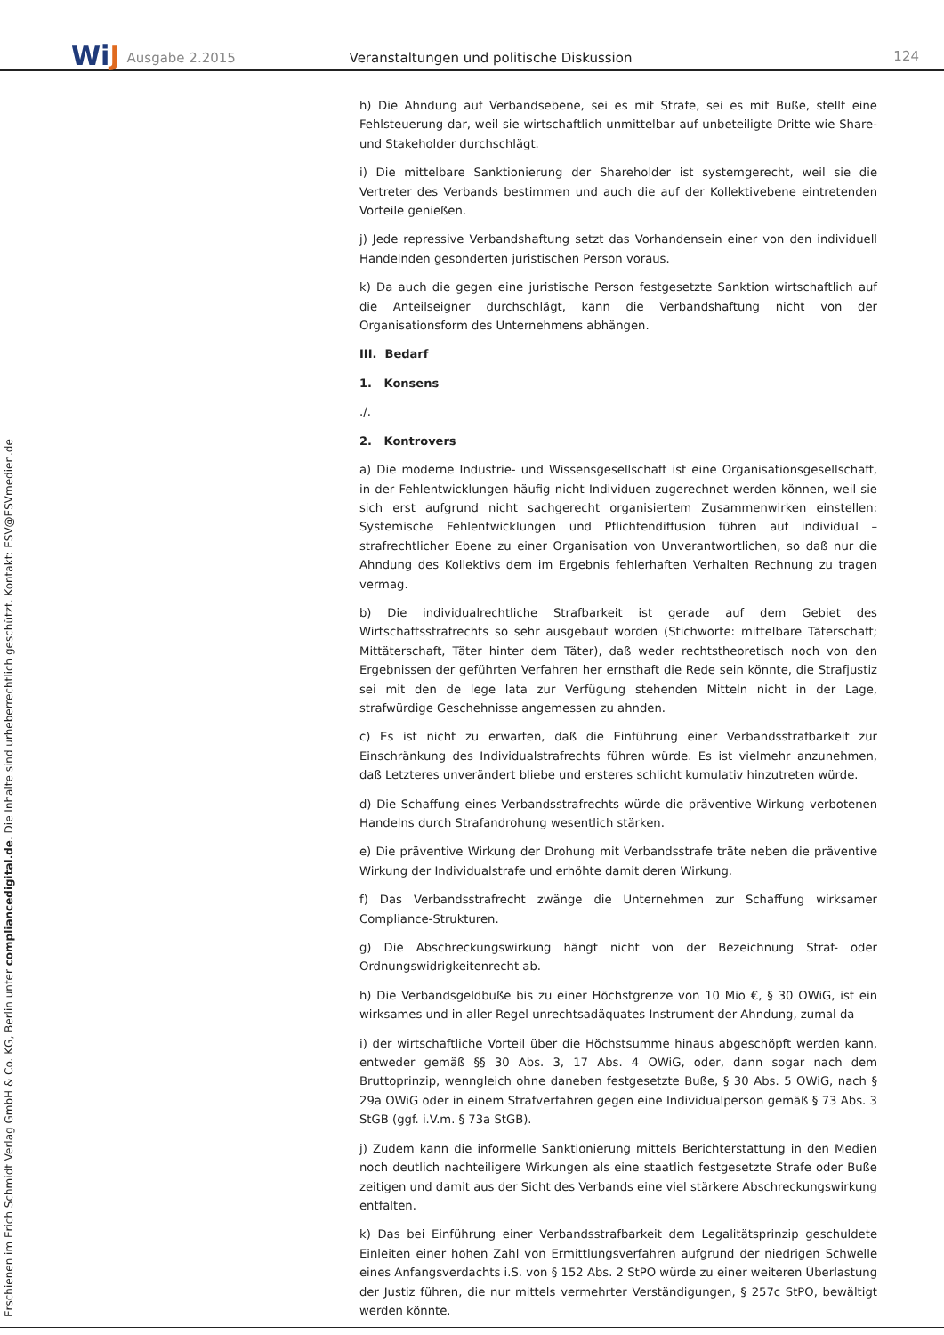WiJ
Ausgabe 2.2015
Veranstaltungen und politische Diskussion
124
h) Die Ahndung auf Verbandsebene, sei es mit Strafe, sei es mit Buße, stellt eine Fehlsteuerung dar, weil sie wirtschaftlich unmittelbar auf unbeteiligte Dritte wie Share- und Stakeholder durchschlägt.
i) Die mittelbare Sanktionierung der Shareholder ist systemgerecht, weil sie die Vertreter des Verbands bestimmen und auch die auf der Kollektivebene eintretenden Vorteile genießen.
j) Jede repressive Verbandshaftung setzt das Vorhandensein einer von den individuell Handelnden gesonderten juristischen Person voraus.
k) Da auch die gegen eine juristische Person festgesetzte Sanktion wirtschaftlich auf die Anteilseigner durchschlägt, kann die Verbandshaftung nicht von der Organisationsform des Unternehmens abhängen.
III. Bedarf
1. Konsens
./.
2. Kontrovers
a) Die moderne Industrie- und Wissensgesellschaft ist eine Organisationsgesellschaft, in der Fehlentwicklungen häufig nicht Individuen zugerechnet werden können, weil sie sich erst aufgrund nicht sachgerecht organisiertem Zusammenwirken einstellen: Systemische Fehlentwicklungen und Pflichtendiffusion führen auf individual – strafrechtlicher Ebene zu einer Organisation von Unverantwortlichen, so daß nur die Ahndung des Kollektivs dem im Ergebnis fehlerhaften Verhalten Rechnung zu tragen vermag.
b) Die individualrechtliche Strafbarkeit ist gerade auf dem Gebiet des Wirtschaftsstrafrechts so sehr ausgebaut worden (Stichworte: mittelbare Täterschaft; Mittäterschaft, Täter hinter dem Täter), daß weder rechtstheoretisch noch von den Ergebnissen der geführten Verfahren her ernsthaft die Rede sein könnte, die Strafjustiz sei mit den de lege lata zur Verfügung stehenden Mitteln nicht in der Lage, strafwürdige Geschehnisse angemessen zu ahnden.
c) Es ist nicht zu erwarten, daß die Einführung einer Verbandsstrafbarkeit zur Einschränkung des Individualstrafrechts führen würde. Es ist vielmehr anzunehmen, daß Letzteres unverändert bliebe und ersteres schlicht kumulativ hinzutreten würde.
d) Die Schaffung eines Verbandsstrafrechts würde die präventive Wirkung verbotenen Handelns durch Strafandrohung wesentlich stärken.
e) Die präventive Wirkung der Drohung mit Verbandsstrafe träte neben die präventive Wirkung der Individualstrafe und erhöhte damit deren Wirkung.
f) Das Verbandsstrafrecht zwänge die Unternehmen zur Schaffung wirksamer Compliance-Strukturen.
g) Die Abschreckungswirkung hängt nicht von der Bezeichnung Straf- oder Ordnungswidrigkeitenrecht ab.
h) Die Verbandsgeldbuße bis zu einer Höchstgrenze von 10 Mio €, § 30 OWiG, ist ein wirksames und in aller Regel unrechtsadäquates Instrument der Ahndung, zumal da
i) der wirtschaftliche Vorteil über die Höchstsumme hinaus abgeschöpft werden kann, entweder gemäß §§ 30 Abs. 3, 17 Abs. 4 OWiG, oder, dann sogar nach dem Bruttoprinzip, wenngleich ohne daneben festgesetzte Buße, § 30 Abs. 5 OWiG, nach § 29a OWiG oder in einem Strafverfahren gegen eine Individualperson gemäß § 73 Abs. 3 StGB (ggf. i.V.m. § 73a StGB).
j) Zudem kann die informelle Sanktionierung mittels Berichterstattung in den Medien noch deutlich nachteiligere Wirkungen als eine staatlich festgesetzte Strafe oder Buße zeitigen und damit aus der Sicht des Verbands eine viel stärkere Abschreckungswirkung entfalten.
k) Das bei Einführung einer Verbandsstrafbarkeit dem Legalitätsprinzip geschuldete Einleiten einer hohen Zahl von Ermittlungsverfahren aufgrund der niedrigen Schwelle eines Anfangsverdachts i.S. von § 152 Abs. 2 StPO würde zu einer weiteren Überlastung der Justiz führen, die nur mittels vermehrter Verständigungen, § 257c StPO, bewältigt werden könnte.
Erschienen im Erich Schmidt Verlag GmbH & Co. KG, Berlin unter compliancedigital.de. Die Inhalte sind urheberrechtlich geschützt. Kontakt: ESV@ESVmedien.de